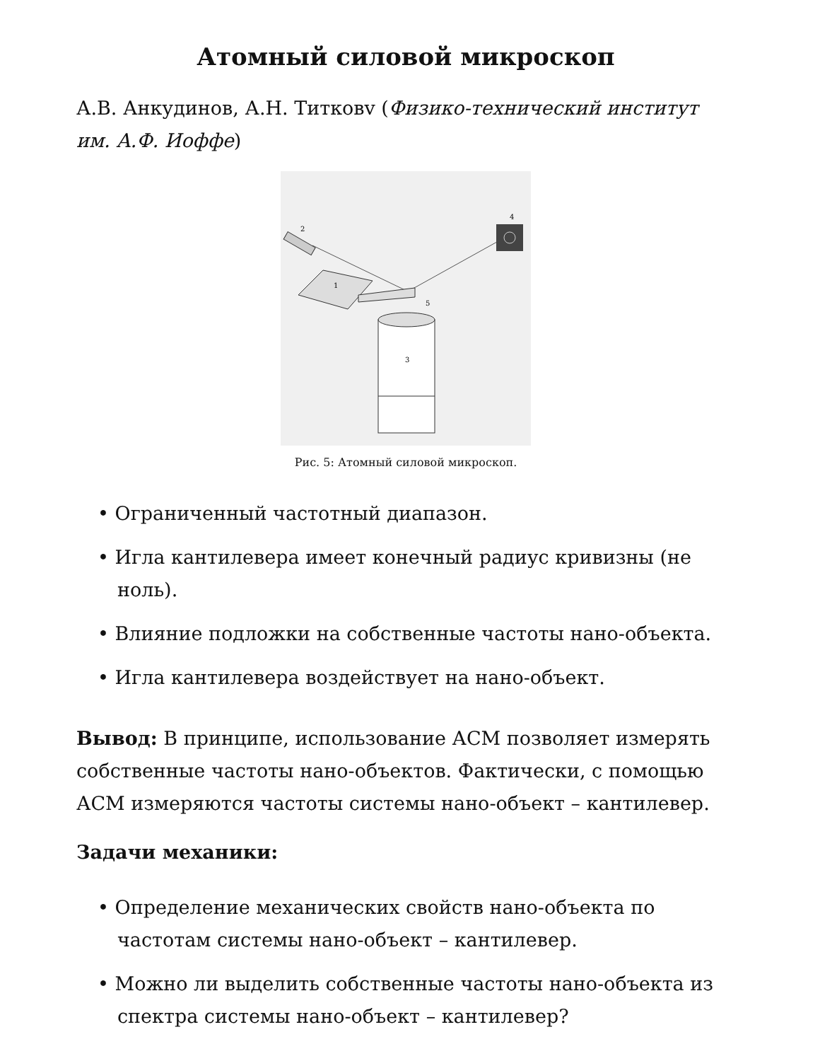Атомный силовой микроскоп
А.В. Анкудинов, А.Н. Титковv (Физико-технический институт им. А.Ф. Иоффе)
1
2
3
4
5
Рис. 5: Атомный силовой микроскоп.
• Ограниченный частотный диапазон.
• Игла кантилевера имеет конечный радиус кривизны (не ноль).
• Влияние подложки на собственные частоты нано-объекта.
• Игла кантилевера воздействует на нано-объект.
Вывод: В принципе, использование АСМ позволяет измерять собственные частоты нано-объектов. Фактически, с помощью АСМ измеряются частоты системы нано-объект – кантилевер.
Задачи механики:
• Определение механических свойств нано-объекта по частотам системы нано-объект – кантилевер.
• Можно ли выделить собственные частоты нано-объекта из спектра системы нано-объект – кантилевер?